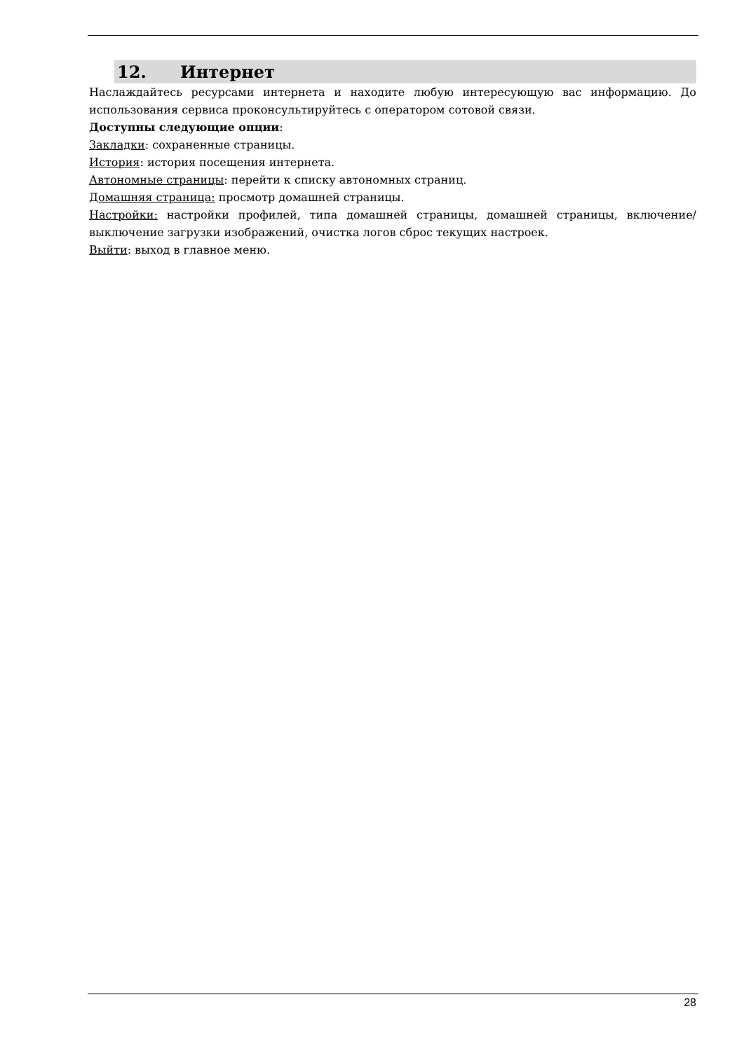12. Интернет
Наслаждайтесь ресурсами интернета и находите любую интересующую вас информацию. До использования сервиса проконсультируйтесь с оператором сотовой связи.
Доступны следующие опции:
Закладки: сохраненные страницы.
История: история посещения интернета.
Автономные страницы: перейти к списку автономных страниц.
Домашняя страница: просмотр домашней страницы.
Настройки: настройки профилей, типа домашней страницы, домашней страницы, включение/выключение загрузки изображений, очистка логов сброс текущих настроек.
Выйти: выход в главное меню.
28